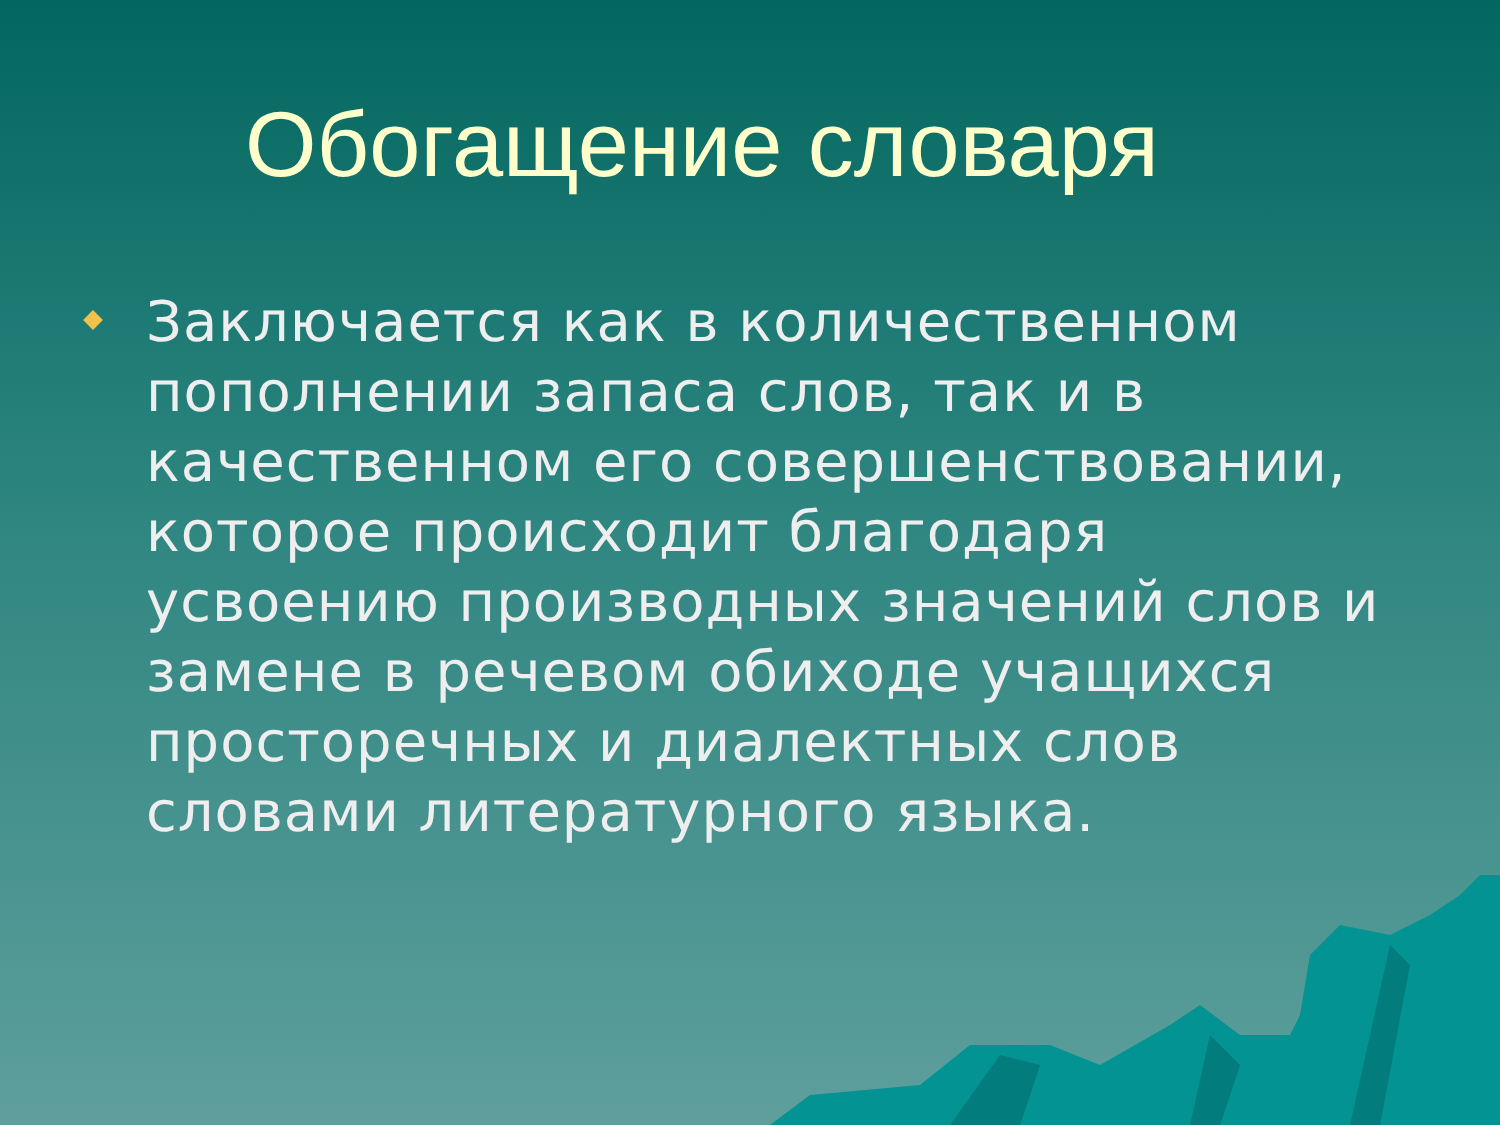Обогащение словаря
Заключается как в количественном пополнении запаса слов, так и в качественном его совершенствовании, которое происходит благодаря усвоению производных значений слов и замене в речевом обиходе учащихся просторечных и диалектных слов словами литературного языка.